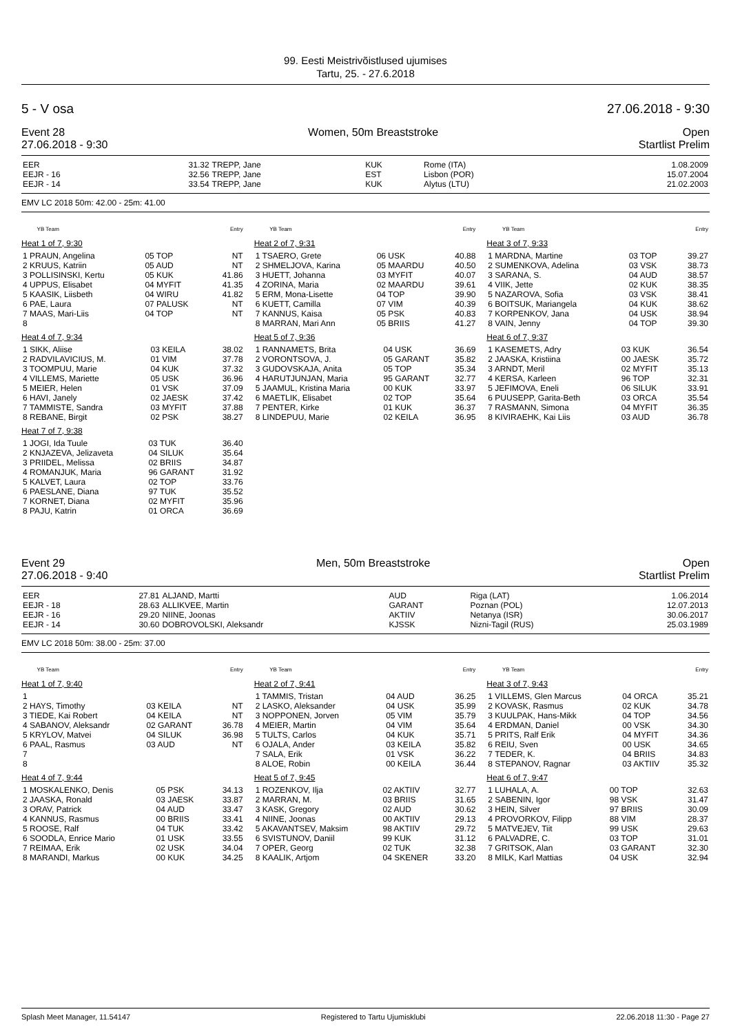99. Eesti Meistrivõistlused ujumises
Tartu, 25. - 27.6.2018
5 - V osa 27.06.2018 - 9:30
Event 28
27.06.2018 - 9:30 Women, 50m Breaststroke Open
Startlist Prelim
| EER | 31.32 | TREPP, Jane | KUK | Rome (ITA) | 1.08.2009 |
| EEJR - 16 | 32.56 | TREPP, Jane | EST | Lisbon (POR) | 15.07.2004 |
| EEJR - 14 | 33.54 | TREPP, Jane | KUK | Alytus (LTU) | 21.02.2003 |
EMV LC 2018 50m: 42.00 - 25m: 41.00
| | YB Team | Entry |
Heat 1 of 7, 9:30
| 1 PRAUN, Angelina | 05 TOP | NT |
| 2 KRUUS, Katriin | 05 AUD | NT |
| 3 POLLISINSKI, Kertu | 05 KUK | 41.86 |
| 4 UPPUS, Elisabet | 04 MYFIT | 41.35 |
| 5 KAASIK, Liisbeth | 04 WIRU | 41.82 |
| 6 PAE, Laura | 07 PALUSK | NT |
| 7 MAAS, Mari-Liis | 04 TOP | NT |
| 8 | | |
Heat 4 of 7, 9:34
| 1 SIKK, Aliise | 03 KEILA | 38.02 |
| 2 RADVILAVICIUS, M. | 01 VIM | 37.78 |
| 3 TOOMPUU, Marie | 04 KUK | 37.32 |
| 4 VILLEMS, Mariette | 05 USK | 36.96 |
| 5 MEIER, Helen | 01 VSK | 37.09 |
| 6 HAVI, Janely | 02 JAESK | 37.42 |
| 7 TAMMISTE, Sandra | 03 MYFIT | 37.88 |
| 8 REBANE, Birgit | 02 PSK | 38.27 |
Heat 7 of 7, 9:38
| 1 JOGI, Ida Tuule | 03 TUK | 36.40 |
| 2 KNJAZEVA, Jelizaveta | 04 SILUK | 35.64 |
| 3 PRIIDEL, Melissa | 02 BRIIS | 34.87 |
| 4 ROMANJUK, Maria | 96 GARANT | 31.92 |
| 5 KALVET, Laura | 02 TOP | 33.76 |
| 6 PAESLANE, Diana | 97 TUK | 35.52 |
| 7 KORNET, Diana | 02 MYFIT | 35.96 |
| 8 PAJU, Katrin | 01 ORCA | 36.69 |
| | YB Team | Entry |
Heat 2 of 7, 9:31
| 1 TSAERO, Grete | 06 USK | 40.88 |
| 2 SHMELJOVA, Karina | 05 MAARDU | 40.50 |
| 3 HUETT, Johanna | 03 MYFIT | 40.07 |
| 4 ZORINA, Maria | 02 MAARDU | 39.61 |
| 5 ERM, Mona-Lisette | 04 TOP | 39.90 |
| 6 KUETT, Camilla | 07 VIM | 40.39 |
| 7 KANNUS, Kaisa | 05 PSK | 40.83 |
| 8 MARRAN, Mari Ann | 05 BRIIS | 41.27 |
Heat 5 of 7, 9:36
| 1 RANNAMETS, Brita | 04 USK | 36.69 |
| 2 VORONTSOVA, J. | 05 GARANT | 35.82 |
| 3 GUDOVSKAJA, Anita | 05 TOP | 35.34 |
| 4 HARUTJUNJAN, Maria | 95 GARANT | 32.77 |
| 5 JAAMUL, Kristina Maria | 00 KUK | 33.97 |
| 6 MAETLIK, Elisabet | 02 TOP | 35.64 |
| 7 PENTER, Kirke | 01 KUK | 36.37 |
| 8 LINDEPUU, Marie | 02 KEILA | 36.95 |
| | YB Team | Entry |
Heat 3 of 7, 9:33
| 1 MARDNA, Martine | 03 TOP | 39.27 |
| 2 SUMENKOVA, Adelina | 03 VSK | 38.73 |
| 3 SARANA, S. | 04 AUD | 38.57 |
| 4 VIIK, Jette | 02 KUK | 38.35 |
| 5 NAZAROVA, Sofia | 03 VSK | 38.41 |
| 6 BOITSUK, Mariangela | 04 KUK | 38.62 |
| 7 KORPENKOV, Jana | 04 USK | 38.94 |
| 8 VAIN, Jenny | 04 TOP | 39.30 |
Heat 6 of 7, 9:37
| 1 KASEMETS, Adry | 03 KUK | 36.54 |
| 2 JAASKA, Kristiina | 00 JAESK | 35.72 |
| 3 ARNDT, Meril | 02 MYFIT | 35.13 |
| 4 KERSA, Karleen | 96 TOP | 32.31 |
| 5 JEFIMOVA, Eneli | 06 SILUK | 33.91 |
| 6 PUUSEPP, Garita-Beth | 03 ORCA | 35.54 |
| 7 RASMANN, Simona | 04 MYFIT | 36.35 |
| 8 KIVIRAEHK, Kai Liis | 03 AUD | 36.78 |
Event 29
27.06.2018 - 9:40 Men, 50m Breaststroke Open
Startlist Prelim
| EER | 27.81 | ALJAND, Martti | AUD | Riga (LAT) | 1.06.2014 |
| EEJR - 18 | 28.63 | ALLIKVEE, Martin | GARANT | Poznan (POL) | 12.07.2013 |
| EEJR - 16 | 29.20 | NIINE, Joonas | AKTIIV | Netanya (ISR) | 30.06.2017 |
| EEJR - 14 | 30.60 | DOBROVOLSKI, Aleksandr | KJSSK | Nizni-Tagil (RUS) | 25.03.1989 |
EMV LC 2018 50m: 38.00 - 25m: 37.00
| | YB Team | Entry |
Heat 1 of 7, 9:40
| 1 | | |
| 2 HAYS, Timothy | 03 KEILA | NT |
| 3 TIEDE, Kai Robert | 04 KEILA | NT |
| 4 SABANOV, Aleksandr | 02 GARANT | 36.78 |
| 5 KRYLOV, Matvei | 04 SILUK | 36.98 |
| 6 PAAL, Rasmus | 03 AUD | NT |
| 7 | | |
| 8 | | |
Heat 4 of 7, 9:44
| 1 MOSKALENKO, Denis | 05 PSK | 34.13 |
| 2 JAASKA, Ronald | 03 JAESK | 33.87 |
| 3 ORAV, Patrick | 04 AUD | 33.47 |
| 4 KANNUS, Rasmus | 00 BRIIS | 33.41 |
| 5 ROOSE, Ralf | 04 TUK | 33.42 |
| 6 SOODLA, Enrice Mario | 01 USK | 33.55 |
| 7 REIMAA, Erik | 02 USK | 34.04 |
| 8 MARANDI, Markus | 00 KUK | 34.25 |
| | YB Team | Entry |
Heat 2 of 7, 9:41
| 1 TAMMIS, Tristan | 04 AUD | 36.25 |
| 2 LASKO, Aleksander | 04 USK | 35.99 |
| 3 NOPPONEN, Jorven | 05 VIM | 35.79 |
| 4 MEIER, Martin | 04 VIM | 35.64 |
| 5 TULTS, Carlos | 04 KUK | 35.71 |
| 6 OJALA, Ander | 03 KEILA | 35.82 |
| 7 SALA, Erik | 01 VSK | 36.22 |
| 8 ALOE, Robin | 00 KEILA | 36.44 |
Heat 5 of 7, 9:45
| 1 ROZENKOV, Ilja | 02 AKTIIV | 32.77 |
| 2 MARRAN, M. | 03 BRIIS | 31.65 |
| 3 KASK, Gregory | 02 AUD | 30.62 |
| 4 NIINE, Joonas | 00 AKTIIV | 29.13 |
| 5 AKAVANTSEV, Maksim | 98 AKTIIV | 29.72 |
| 6 SVISTUNOV, Daniil | 99 KUK | 31.12 |
| 7 OPER, Georg | 02 TUK | 32.38 |
| 8 KAALIK, Artjom | 04 SKENER | 33.20 |
| | YB Team | Entry |
Heat 3 of 7, 9:43
| 1 VILLEMS, Glen Marcus | 04 ORCA | 35.21 |
| 2 KOVASK, Rasmus | 02 KUK | 34.78 |
| 3 KUULPAK, Hans-Mikk | 04 TOP | 34.56 |
| 4 ERDMAN, Daniel | 00 VSK | 34.30 |
| 5 PRITS, Ralf Erik | 04 MYFIT | 34.36 |
| 6 REIU, Sven | 00 USK | 34.65 |
| 7 TEDER, K. | 04 BRIIS | 34.83 |
| 8 STEPANOV, Ragnar | 03 AKTIIV | 35.32 |
Heat 6 of 7, 9:47
| 1 LUHALA, A. | 00 TOP | 32.63 |
| 2 SABENIN, Igor | 98 VSK | 31.47 |
| 3 HEIN, Silver | 97 BRIIS | 30.09 |
| 4 PROVORKOV, Filipp | 88 VIM | 28.37 |
| 5 MATVEJEV, Tiit | 99 USK | 29.63 |
| 6 PALVADRE, C. | 03 TOP | 31.01 |
| 7 GRITSOK, Alan | 03 GARANT | 32.30 |
| 8 MILK, Karl Mattias | 04 USK | 32.94 |
Splash Meet Manager, 11.54147 Registered to Tartu Ujumisklubi 22.06.2018 11:30 - Page 27